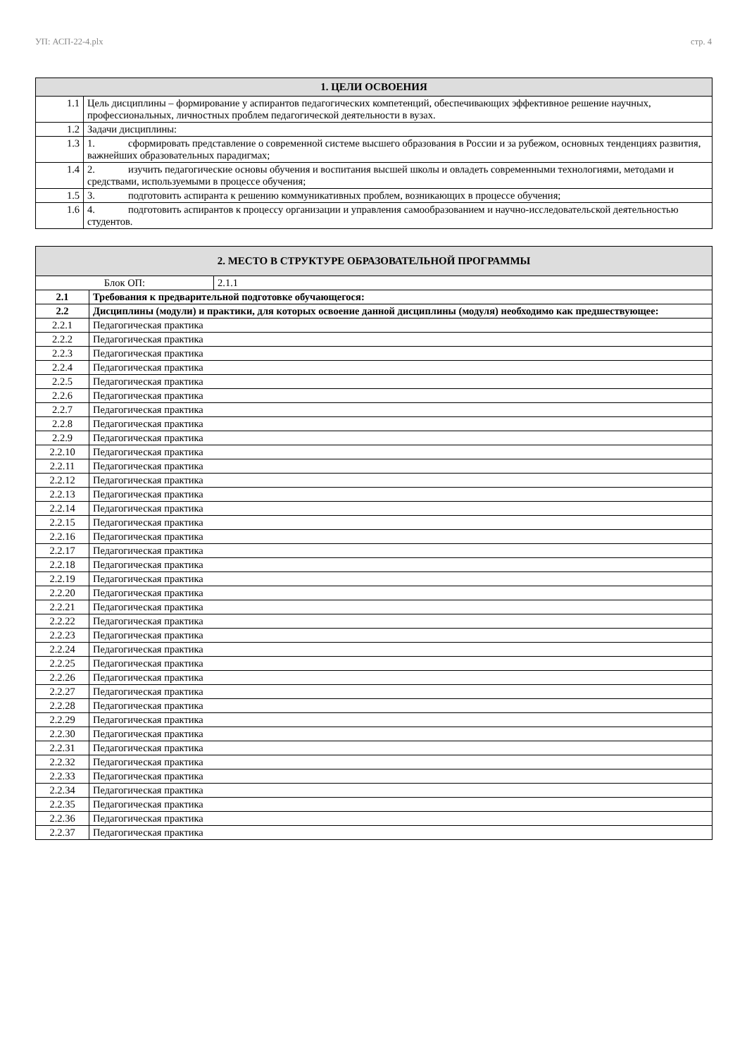УП: АСП-22-4.plx стр. 4
| 1. ЦЕЛИ ОСВОЕНИЯ | |
| --- | --- |
| 1.1 | Цель дисциплины – формирование у аспирантов педагогических компетенций, обеспечивающих эффективное решение научных, профессиональных, личностных проблем педагогической деятельности в вузах. |
| 1.2 | Задачи дисциплины: |
| 1.3 | 1. сформировать представление о современной системе высшего образования в России и за рубежом, основных тенденциях развития, важнейших образовательных парадигмах; |
| 1.4 | 2. изучить педагогические основы обучения и воспитания высшей школы и овладеть современными технологиями, методами и средствами, используемыми в процессе обучения; |
| 1.5 | 3. подготовить аспиранта к решению коммуникативных проблем, возникающих в процессе обучения; |
| 1.6 | 4. подготовить аспирантов к процессу организации и управления самообразованием и научно-исследовательской деятельностью студентов. |
| 2. МЕСТО В СТРУКТУРЕ ОБРАЗОВАТЕЛЬНОЙ ПРОГРАММЫ | |
| --- | --- |
| Блок ОП: 2.1.1 | |
| 2.1 | Требования к предварительной подготовке обучающегося: |
| 2.2 | Дисциплины (модули) и практики, для которых освоение данной дисциплины (модуля) необходимо как предшествующее: |
| 2.2.1 | Педагогическая практика |
| 2.2.2 | Педагогическая практика |
| 2.2.3 | Педагогическая практика |
| 2.2.4 | Педагогическая практика |
| 2.2.5 | Педагогическая практика |
| 2.2.6 | Педагогическая практика |
| 2.2.7 | Педагогическая практика |
| 2.2.8 | Педагогическая практика |
| 2.2.9 | Педагогическая практика |
| 2.2.10 | Педагогическая практика |
| 2.2.11 | Педагогическая практика |
| 2.2.12 | Педагогическая практика |
| 2.2.13 | Педагогическая практика |
| 2.2.14 | Педагогическая практика |
| 2.2.15 | Педагогическая практика |
| 2.2.16 | Педагогическая практика |
| 2.2.17 | Педагогическая практика |
| 2.2.18 | Педагогическая практика |
| 2.2.19 | Педагогическая практика |
| 2.2.20 | Педагогическая практика |
| 2.2.21 | Педагогическая практика |
| 2.2.22 | Педагогическая практика |
| 2.2.23 | Педагогическая практика |
| 2.2.24 | Педагогическая практика |
| 2.2.25 | Педагогическая практика |
| 2.2.26 | Педагогическая практика |
| 2.2.27 | Педагогическая практика |
| 2.2.28 | Педагогическая практика |
| 2.2.29 | Педагогическая практика |
| 2.2.30 | Педагогическая практика |
| 2.2.31 | Педагогическая практика |
| 2.2.32 | Педагогическая практика |
| 2.2.33 | Педагогическая практика |
| 2.2.34 | Педагогическая практика |
| 2.2.35 | Педагогическая практика |
| 2.2.36 | Педагогическая практика |
| 2.2.37 | Педагогическая практика |